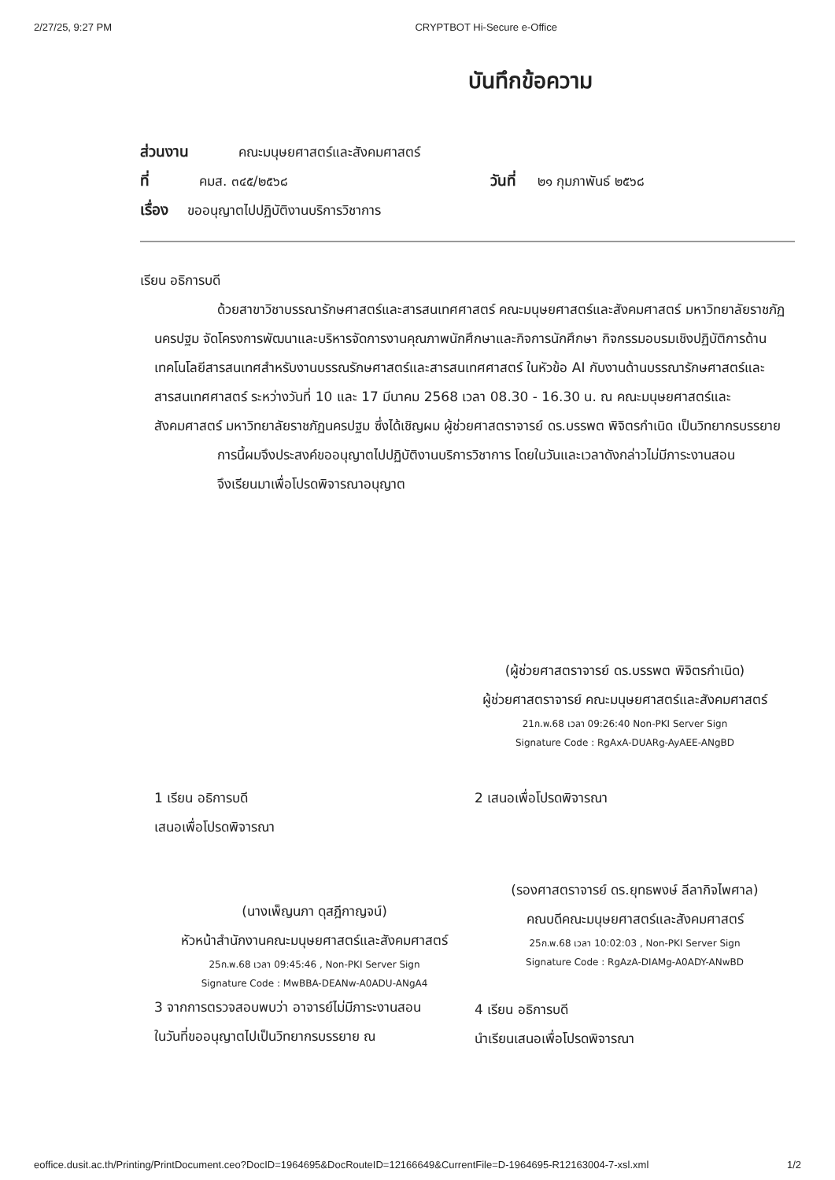2/27/25, 9:27 PM CRYPTBOT Hi-Secure e-Office
บันทึกข้อความ
ส่วนงาน คณะมนุษยศาสตร์และสังคมศาสตร์
ที่ คมส. ๓๔๕/๒๕๖๘ วันที่ ๒๑ กุมภาพันธ์ ๒๕๖๘
เรื่อง ขออนุญาตไปปฏิบัติงานบริการวิชาการ
เรียน อธิการบดี
ด้วยสาขาวิชาบรรณารักษศาสตร์และสารสนเทศศาสตร์ คณะมนุษยศาสตร์และสังคมศาสตร์ มหาวิทยาลัยราชภัฏนครปฐม จัดโครงการพัฒนาและบริหารจัดการงานคุณภาพนักศึกษาและกิจการนักศึกษา กิจกรรมอบรมเชิงปฏิบัติการด้านเทคโนโลยีสารสนเทศสำหรับงานบรรณรักษศาสตร์และสารสนเทศศาสตร์ ในหัวข้อ AI กับงานด้านบรรณารักษศาสตร์และสารสนเทศศาสตร์ ระหว่างวันที่ 10 และ 17 มีนาคม 2568 เวลา 08.30 - 16.30 น. ณ คณะมนุษยศาสตร์และสังคมศาสตร์ มหาวิทยาลัยราชภัฏนครปฐม ซึ่งได้เชิญผม ผู้ช่วยศาสตราจารย์ ดร.บรรพต พิจิตรกำเนิด เป็นวิทยากรบรรยาย
การนี้ผมจึงประสงค์ขออนุญาตไปปฏิบัติงานบริการวิชาการ โดยในวันและเวลาดังกล่าวไม่มีภาระงานสอน
จึงเรียนมาเพื่อโปรดพิจารณาอนุญาต
(ผู้ช่วยศาสตราจารย์ ดร.บรรพต พิจิตรกำเนิด)
ผู้ช่วยศาสตราจารย์ คณะมนุษยศาสตร์และสังคมศาสตร์
21ก.พ.68 เวลา 09:26:40 Non-PKI Server Sign
Signature Code : RgAxA-DUARg-AyAEE-ANgBD
1 เรียน อธิการบดี
เสนอเพื่อโปรดพิจารณา
(นางเพ็ญนภา ดุสฎีกาญจน์)
หัวหน้าสำนักงานคณะมนุษยศาสตร์และสังคมศาสตร์
25ก.พ.68 เวลา 09:45:46 , Non-PKI Server Sign
Signature Code : MwBBA-DEANw-A0ADU-ANgA4
3 จากการตรวจสอบพบว่า อาจารย์ไม่มีภาระงานสอน
ในวันที่ขออนุญาตไปเป็นวิทยากรบรรยาย ณ
2 เสนอเพื่อโปรดพิจารณา
(รองศาสตราจารย์ ดร.ยุทธพงษ์ ลีลากิจไพศาล)
คณบดีคณะมนุษยศาสตร์และสังคมศาสตร์
25ก.พ.68 เวลา 10:02:03 , Non-PKI Server Sign
Signature Code : RgAzA-DIAMg-A0ADY-ANwBD
4 เรียน อธิการบดี
นำเรียนเสนอเพื่อโปรดพิจารณา
eoffice.dusit.ac.th/Printing/PrintDocument.ceo?DocID=1964695&DocRouteID=12166649&CurrentFile=D-1964695-R12163004-7-xsl.xml 1/2